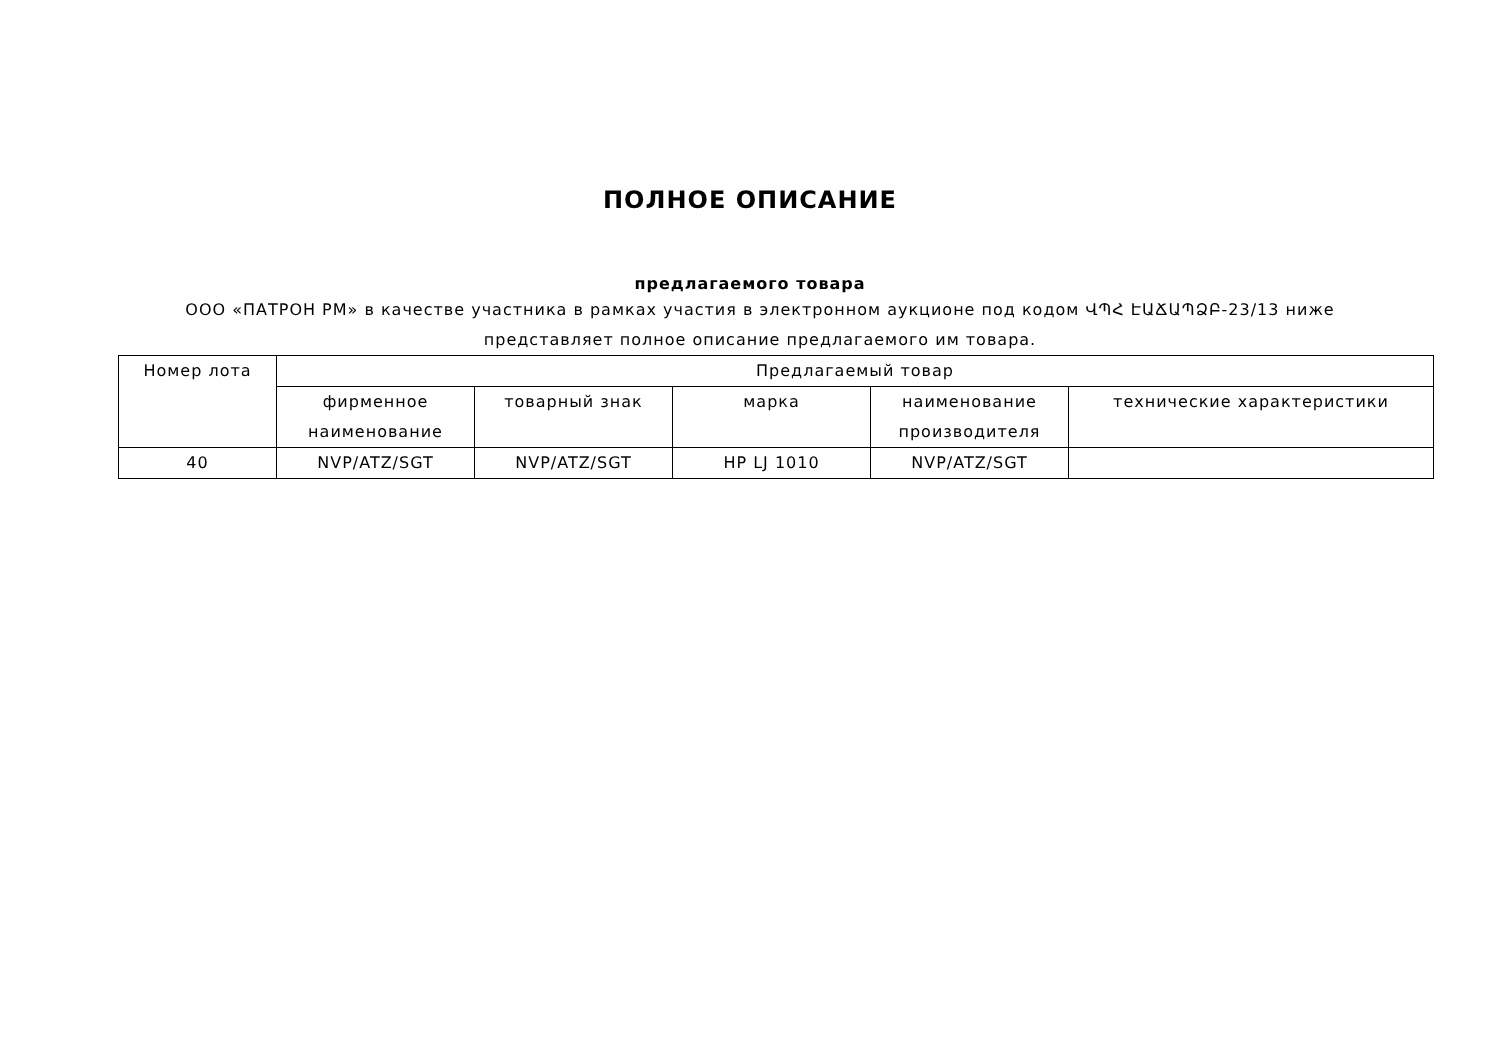ПОЛНОЕ ОПИСАНИЕ
предлагаемого товара
ООО «ПАТРОН РМ» в качестве участника в рамках участия в электронном аукционе под кодом ՎՊՀ ԷԱՃԱՊՁԲ-23/13 ниже представляет полное описание предлагаемого им товара.
| Номер лота | Предлагаемый товар | | | | |
| | фирменное наименование | товарный знак | марка | наименование производителя | технические характеристики |
| 40 | NVP/ATZ/SGT | NVP/ATZ/SGT | HP LJ 1010 | NVP/ATZ/SGT | |